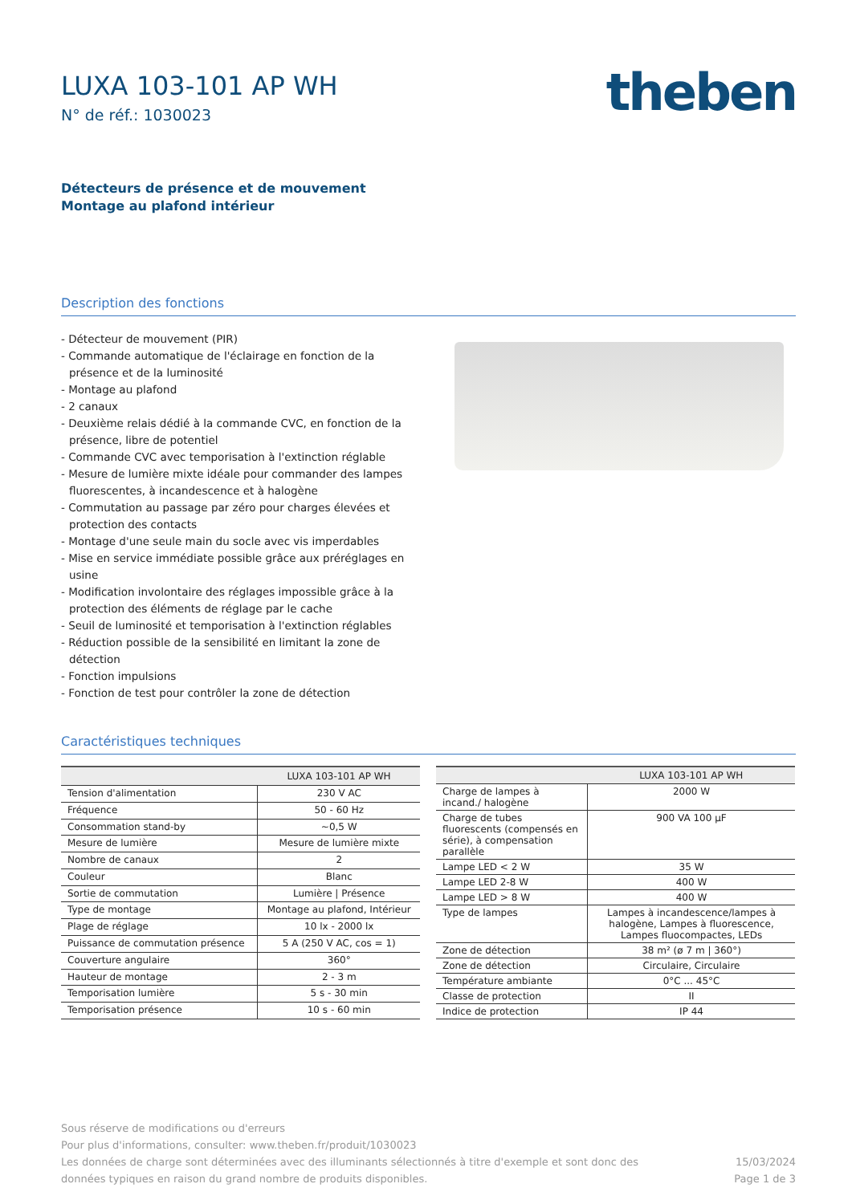LUXA 103-101 AP WH
N° de réf.: 1030023
theben
Détecteurs de présence et de mouvement
Montage au plafond intérieur
Description des fonctions
- Détecteur de mouvement (PIR)
- Commande automatique de l'éclairage en fonction de la présence et de la luminosité
- Montage au plafond
- 2 canaux
- Deuxième relais dédié à la commande CVC, en fonction de la présence, libre de potentiel
- Commande CVC avec temporisation à l'extinction réglable
- Mesure de lumière mixte idéale pour commander des lampes fluorescentes, à incandescence et à halogène
- Commutation au passage par zéro pour charges élevées et protection des contacts
- Montage d'une seule main du socle avec vis imperdables
- Mise en service immédiate possible grâce aux préréglages en usine
- Modification involontaire des réglages impossible grâce à la protection des éléments de réglage par le cache
- Seuil de luminosité et temporisation à l'extinction réglables
- Réduction possible de la sensibilité en limitant la zone de détection
- Fonction impulsions
- Fonction de test pour contrôler la zone de détection
Caractéristiques techniques
| | LUXA 103-101 AP WH |
| --- | --- |
| Tension d'alimentation | 230 V AC |
| Fréquence | 50 - 60 Hz |
| Consommation stand-by | ~0,5 W |
| Mesure de lumière | Mesure de lumière mixte |
| Nombre de canaux | 2 |
| Couleur | Blanc |
| Sortie de commutation | Lumière / Présence |
| Type de montage | Montage au plafond, Intérieur |
| Plage de réglage | 10 lx - 2000 lx |
| Puissance de commutation présence | 5 A (250 V AC, cos = 1) |
| Couverture angulaire | 360° |
| Hauteur de montage | 2 - 3 m |
| Temporisation lumière | 5 s - 30 min |
| Temporisation présence | 10 s - 60 min |
| | LUXA 103-101 AP WH |
| --- | --- |
| Charge de lampes à incand./ halogène | 2000 W |
| Charge de tubes fluorescents (compensés en série), à compensation parallèle | 900 VA 100 µF |
| Lampe LED < 2 W | 35 W |
| Lampe LED 2-8 W | 400 W |
| Lampe LED > 8 W | 400 W |
| Type de lampes | Lampes à incandescence/lampes à halogène, Lampes à fluorescence, Lampes fluocompactes, LEDs |
| Zone de détection | 38 m² (ø 7 m / 360°) |
| Zone de détection | Circulaire, Circulaire |
| Température ambiante | 0°C ... 45°C |
| Classe de protection | II |
| Indice de protection | IP 44 |
Sous réserve de modifications ou d'erreurs
Pour plus d'informations, consulter: www.theben.fr/produit/1030023
Les données de charge sont déterminées avec des illuminants sélectionnés à titre d'exemple et sont donc des
données typiques en raison du grand nombre de produits disponibles.
15/03/2024
Page 1 de 3